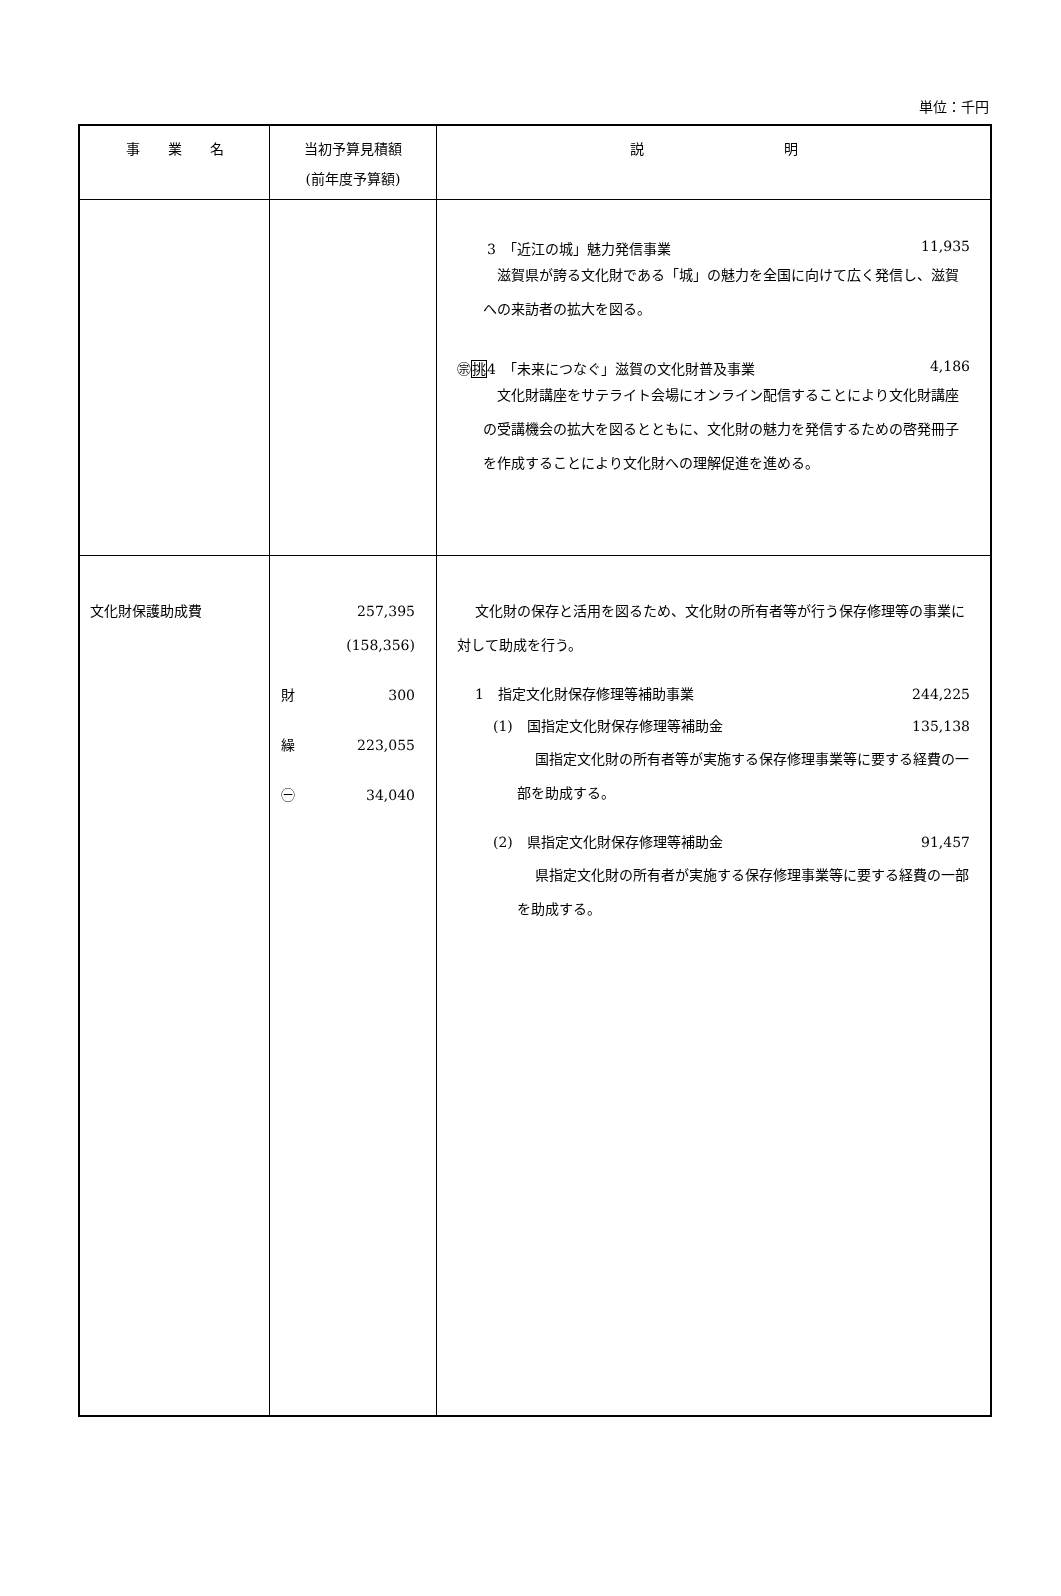単位：千円
| 事 業 名 | 当初予算見積額 (前年度予算額) | 説 明 |
| --- | --- | --- |
| | | 3 「近江の城」魅力発信事業 11,935 滋賀県が誇る文化財である「城」の魅力を全国に向けて広く発信し、滋賀への来訪者の拡大を図る。 ㊪ 挑 4 「未来につなぐ」滋賀の文化財普及事業 4,186 文化財講座をサテライト会場にオンライン配信することにより文化財講座の受講機会の拡大を図るとともに、文化財の魅力を発信するための啓発冊子を作成することにより文化財への理解促進を進める。 |
| 文化財保護助成費 | 257,395 (158,356) 財 300 繰 223,055 ㊀ 34,040 | 文化財の保存と活用を図るため、文化財の所有者等が行う保存修理等の事業に対して助成を行う。 1 指定文化財保存修理等補助事業 244,225 (1) 国指定文化財保存修理等補助金 135,138 国指定文化財の所有者等が実施する保存修理事業等に要する経費の一部を助成する。 (2) 県指定文化財保存修理等補助金 91,457 県指定文化財の所有者が実施する保存修理事業等に要する経費の一部を助成する。 |